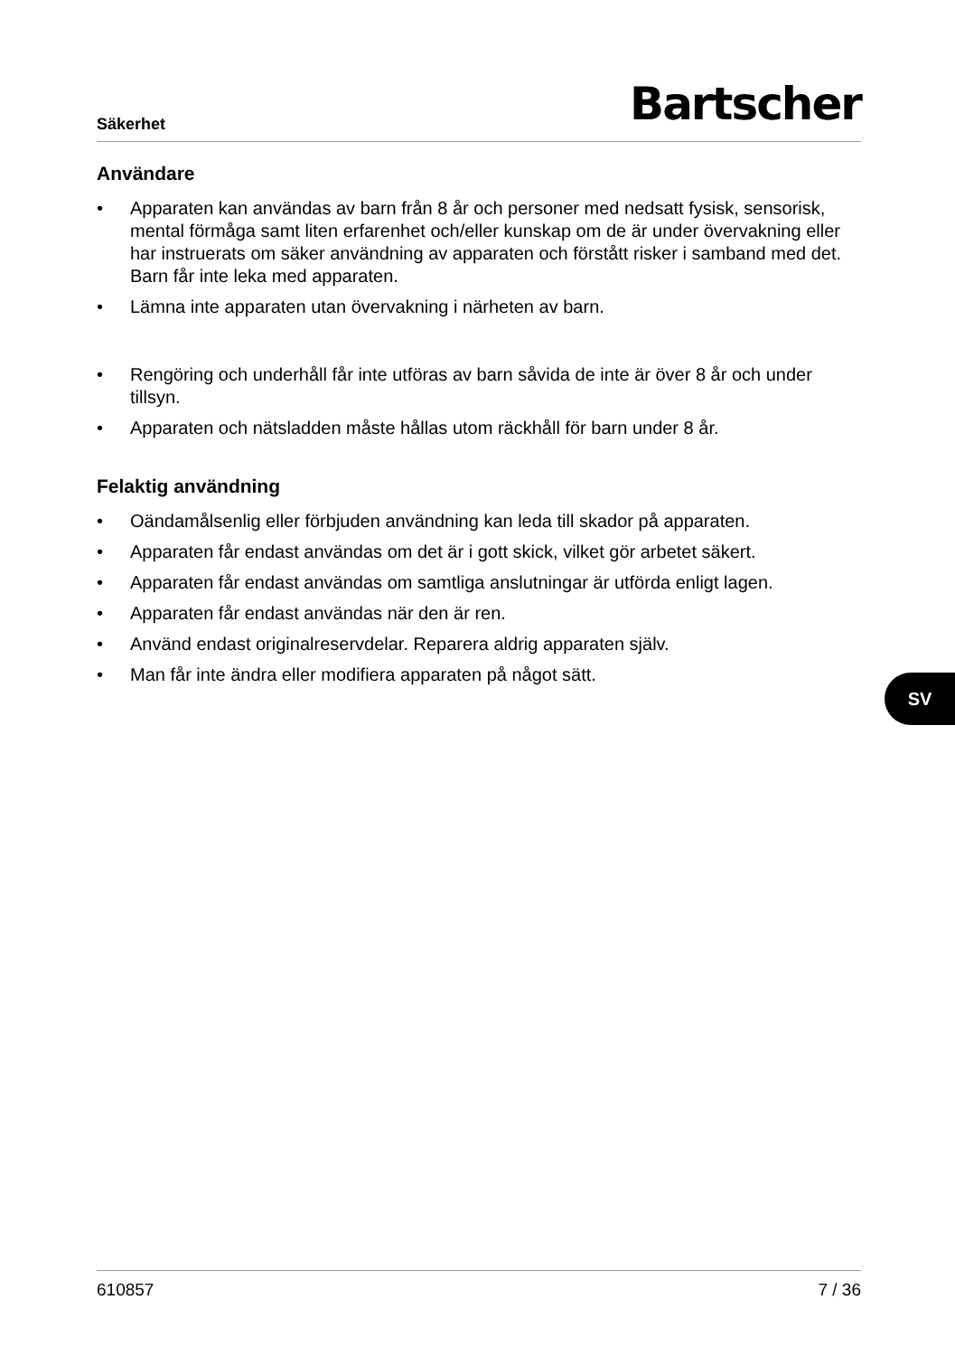Säkerhet
Bartscher
Användare
• Apparaten kan användas av barn från 8 år och personer med nedsatt fysisk, sensorisk, mental förmåga samt liten erfarenhet och/eller kunskap om de är under övervakning eller har instruerats om säker användning av apparaten och förstått risker i samband med det. Barn får inte leka med apparaten.
• Lämna inte apparaten utan övervakning i närheten av barn.
• Rengöring och underhåll får inte utföras av barn såvida de inte är över 8 år och under tillsyn.
• Apparaten och nätsladden måste hållas utom räckhåll för barn under 8 år.
Felaktig användning
• Oändamålsenlig eller förbjuden användning kan leda till skador på apparaten.
• Apparaten får endast användas om det är i gott skick, vilket gör arbetet säkert.
• Apparaten får endast användas om samtliga anslutningar är utförda enligt lagen.
• Apparaten får endast användas när den är ren.
• Använd endast originalreservdelar. Reparera aldrig apparaten själv.
• Man får inte ändra eller modifiera apparaten på något sätt.
SV
610857 7 / 36